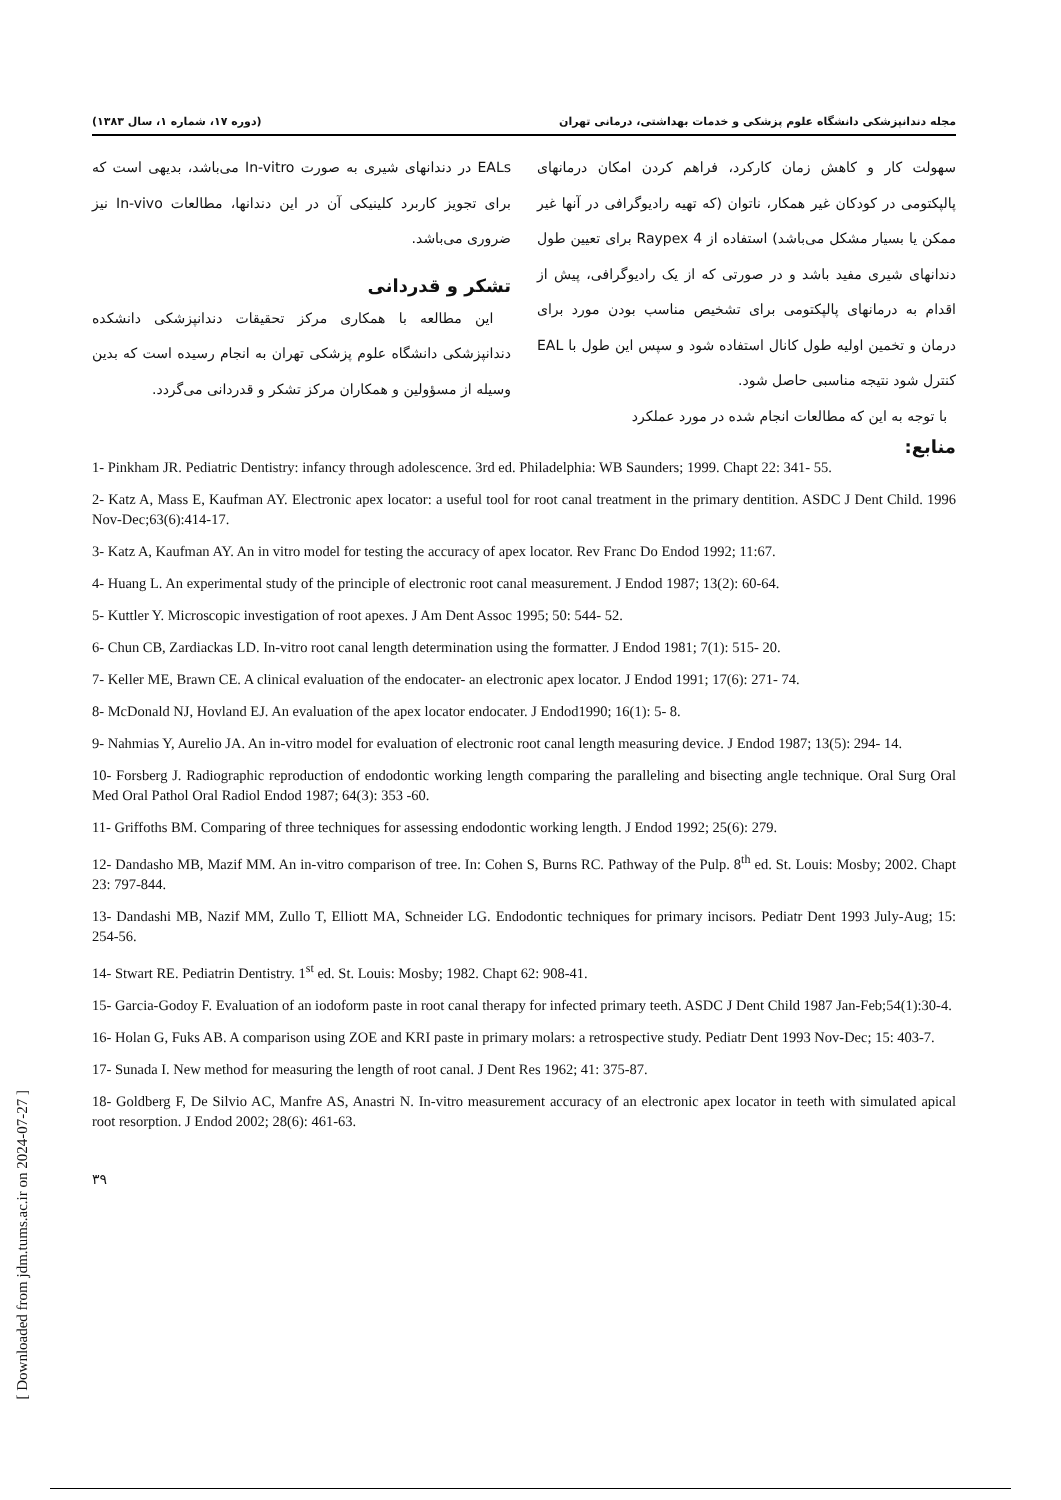مجله دندانپزشکی دانشگاه علوم پزشکی و خدمات بهداشتی، درمانی تهران (دوره ۱۷، شماره ۱، سال ۱۳۸۳)
سهولت کار و کاهش زمان کارکرد، فراهم کردن امکان درمانهای پالپکتومی در کودکان غیر همکار، ناتوان (که تهیه رادیوگرافی در آنها غیر ممکن یا بسیار مشکل می‌باشد) استفاده از Raypex 4 برای تعیین طول دندانهای شیری مفید باشد و در صورتی که از یک رادیوگرافی، پیش از اقدام به درمانهای پالپکتومی برای تشخیص مناسب بودن مورد برای درمان و تخمین اولیه طول کانال استفاده شود و سپس این طول با EAL کنترل شود نتیجه مناسبی حاصل شود.
با توجه به این که مطالعات انجام شده در مورد عملکرد
EALs در دندانهای شیری به صورت In-vitro می‌باشد، بدیهی است که برای تجویز کاربرد کلینیکی آن در این دندانها، مطالعات In-vivo نیز ضروری می‌باشد.
تشکر و قدردانی
این مطالعه با همکاری مرکز تحقیقات دندانپزشکی دانشکده دندانپزشکی دانشگاه علوم پزشکی تهران به انجام رسیده است که بدین وسیله از مسؤولین و همکاران مرکز تشکر و قدردانی می‌گردد.
منابع:
1- Pinkham JR. Pediatric Dentistry: infancy through adolescence. 3rd ed. Philadelphia: WB Saunders; 1999. Chapt 22: 341- 55.
2- Katz A, Mass E, Kaufman AY. Electronic apex locator: a useful tool for root canal treatment in the primary dentition. ASDC J Dent Child. 1996 Nov-Dec;63(6):414-17.
3- Katz A, Kaufman AY. An in vitro model for testing the accuracy of apex locator. Rev Franc Do Endod 1992; 11:67.
4- Huang L. An experimental study of the principle of electronic root canal measurement. J Endod 1987; 13(2): 60-64.
5- Kuttler Y. Microscopic investigation of root apexes. J Am Dent Assoc 1995; 50: 544- 52.
6- Chun CB, Zardiackas LD. In-vitro root canal length determination using the formatter. J Endod 1981; 7(1): 515- 20.
7- Keller ME, Brawn CE. A clinical evaluation of the endocater- an electronic apex locator. J Endod 1991; 17(6): 271- 74.
8- McDonald NJ, Hovland EJ. An evaluation of the apex locator endocater. J Endod1990; 16(1): 5- 8.
9- Nahmias Y, Aurelio JA. An in-vitro model for evaluation of electronic root canal length measuring device. J Endod 1987; 13(5): 294- 14.
10- Forsberg J. Radiographic reproduction of endodontic working length comparing the paralleling and bisecting angle technique. Oral Surg Oral Med Oral Pathol Oral Radiol Endod 1987; 64(3): 353 -60.
11- Griffoths BM. Comparing of three techniques for assessing endodontic working length. J Endod 1992; 25(6): 279.
12- Dandasho MB, Mazif MM. An in-vitro comparison of tree. In: Cohen S, Burns RC. Pathway of the Pulp. 8<sup>th</sup> ed. St. Louis: Mosby; 2002. Chapt 23: 797-844.
13- Dandashi MB, Nazif MM, Zullo T, Elliott MA, Schneider LG. Endodontic techniques for primary incisors. Pediatr Dent 1993 July-Aug; 15: 254-56.
14- Stwart RE. Pediatrin Dentistry. 1<sup>st</sup> ed. St. Louis: Mosby; 1982. Chapt 62: 908-41.
15- Garcia-Godoy F. Evaluation of an iodoform paste in root canal therapy for infected primary teeth. ASDC J Dent Child 1987 Jan-Feb;54(1):30-4.
16- Holan G, Fuks AB. A comparison using ZOE and KRI paste in primary molars: a retrospective study. Pediatr Dent 1993 Nov-Dec; 15: 403-7.
17- Sunada I. New method for measuring the length of root canal. J Dent Res 1962; 41: 375-87.
18- Goldberg F, De Silvio AC, Manfre AS, Anastri N. In-vitro measurement accuracy of an electronic apex locator in teeth with simulated apical root resorption. J Endod 2002; 28(6): 461-63.
۳۹
[ Downloaded from jdm.tums.ac.ir on 2024-07-27 ]